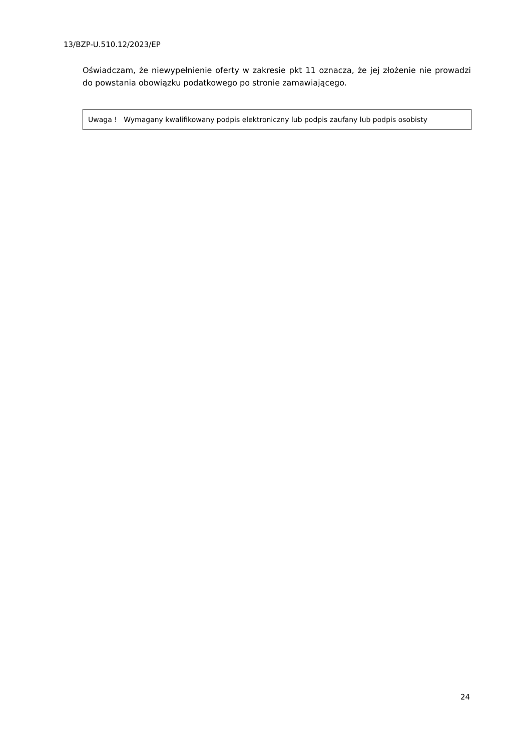13/BZP-U.510.12/2023/EP
Oświadczam, że niewypełnienie oferty w zakresie pkt 11 oznacza, że jej złożenie nie prowadzi do powstania obowiązku podatkowego po stronie zamawiającego.
Uwaga ! Wymagany kwalifikowany podpis elektroniczny lub podpis zaufany lub podpis osobisty
24